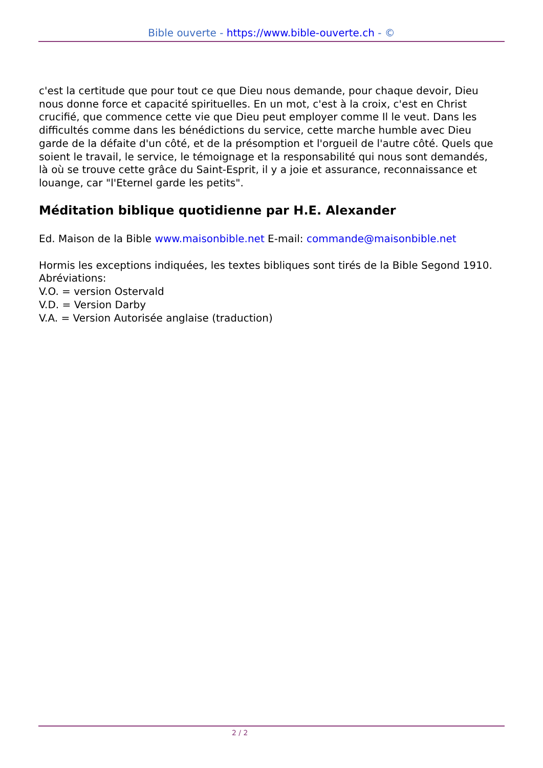Bible ouverte - https://www.bible-ouverte.ch - ©
c'est la certitude que pour tout ce que Dieu nous demande, pour chaque devoir, Dieu nous donne force et capacité spirituelles. En un mot, c'est à la croix, c'est en Christ crucifié, que commence cette vie que Dieu peut employer comme Il le veut. Dans les difficultés comme dans les bénédictions du service, cette marche humble avec Dieu garde de la défaite d'un côté, et de la présomption et l'orgueil de l'autre côté. Quels que soient le travail, le service, le témoignage et la responsabilité qui nous sont demandés, là où se trouve cette grâce du Saint-Esprit, il y a joie et assurance, reconnaissance et louange, car "l'Eternel garde les petits".
Méditation biblique quotidienne par H.E. Alexander
Ed. Maison de la Bible www.maisonbible.net E-mail: commande@maisonbible.net
Hormis les exceptions indiquées, les textes bibliques sont tirés de la Bible Segond 1910.
Abréviations:
V.O. = version Ostervald
V.D. = Version Darby
V.A. = Version Autorisée anglaise (traduction)
2 / 2